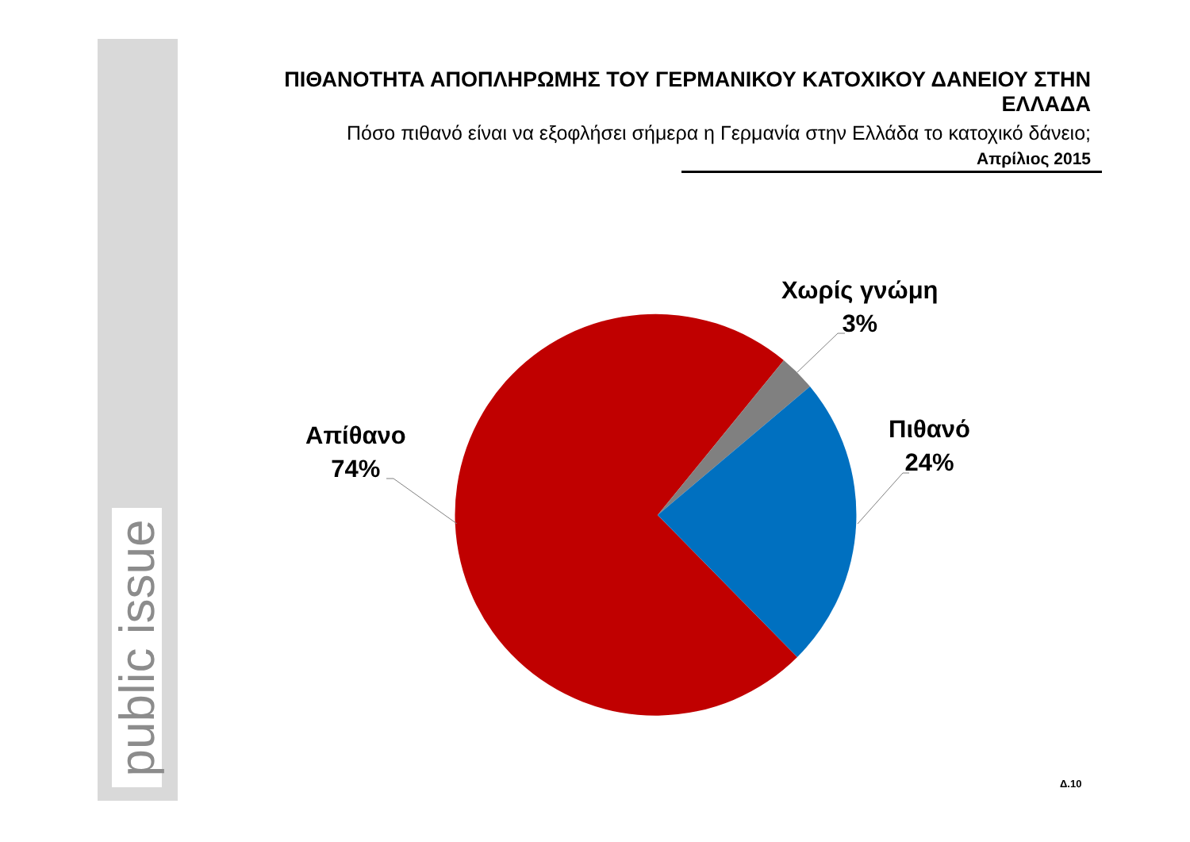public issue
ΠΙΘΑΝΟΤΗΤΑ ΑΠΟΠΛΗΡΩΜΗΣ ΤΟΥ ΓΕΡΜΑΝΙΚΟΥ ΚΑΤΟΧΙΚΟΥ ΔΑΝΕΙΟΥ ΣΤΗΝ ΕΛΛΑΔΑ
Πόσο πιθανό είναι να εξοφλήσει σήμερα η Γερμανία στην Ελλάδα το κατοχικό δάνειο;
Απρίλιος 2015
Χωρίς γνώμη
3%
Πιθανό
24%
Απίθανο
74%
Δ.10